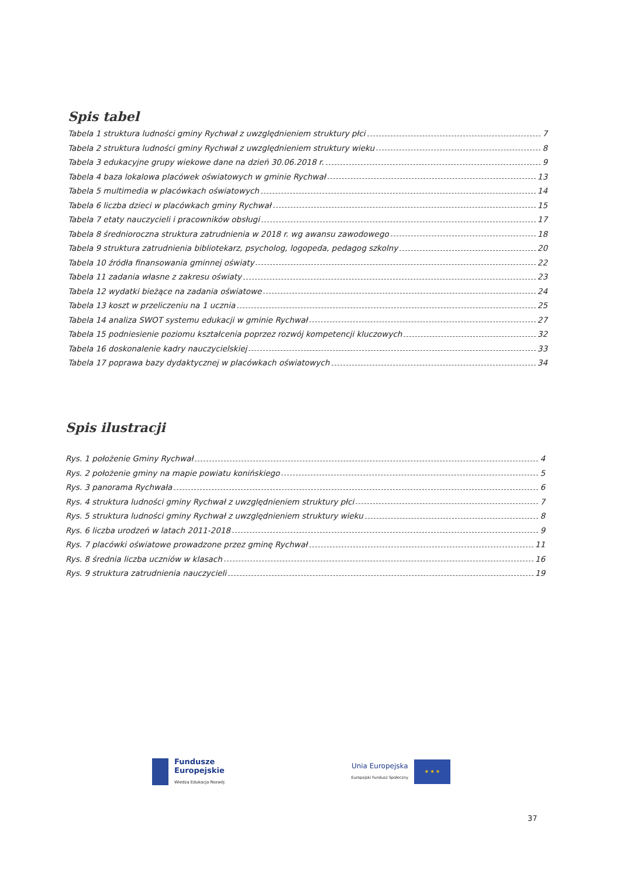Spis tabel
Tabela 1 struktura ludności gminy Rychwał z uwzględnieniem struktury płci 7
Tabela 2 struktura ludności gminy Rychwał z uwzględnieniem struktury wieku 8
Tabela 3 edukacyjne grupy wiekowe dane na dzień 30.06.2018 r. 9
Tabela 4 baza lokalowa placówek oświatowych w gminie Rychwał 13
Tabela 5 multimedia w placówkach oświatowych 14
Tabela 6 liczba dzieci w placówkach gminy Rychwał 15
Tabela 7 etaty nauczycieli i pracowników obsługi 17
Tabela 8 średnioroczna struktura zatrudnienia w 2018 r. wg awansu zawodowego 18
Tabela 9 struktura zatrudnienia bibliotekarz, psycholog, logopeda, pedagog szkolny 20
Tabela 10 źródła finansowania gminnej oświaty 22
Tabela 11 zadania własne z zakresu oświaty 23
Tabela 12 wydatki bieżące na zadania oświatowe 24
Tabela 13 koszt w przeliczeniu na 1 ucznia 25
Tabela 14 analiza SWOT systemu edukacji w gminie Rychwał 27
Tabela 15 podniesienie poziomu kształcenia poprzez rozwój kompetencji kluczowych 32
Tabela 16 doskonalenie kadry nauczycielskiej 33
Tabela 17 poprawa bazy dydaktycznej w placówkach oświatowych 34
Spis ilustracji
Rys. 1 położenie Gminy Rychwał 4
Rys. 2 położenie gminy na mapie powiatu konińskiego 5
Rys. 3 panorama Rychwała 6
Rys. 4 struktura ludności gminy Rychwał z uwzględnieniem struktury płci 7
Rys. 5 struktura ludności gminy Rychwał z uwzględnieniem struktury wieku 8
Rys. 6 liczba urodzeń w latach 2011-2018 9
Rys. 7 placówki oświatowe prowadzone przez gminę Rychwał 11
Rys. 8 średnia liczba uczniów w klasach 16
Rys. 9 struktura zatrudnienia nauczycieli 19
Fundusze
Europejskie
Wiedza Edukacja Rozwój
Unia Europejska
Europejski Fundusz Społeczny
★ ★ ★
37